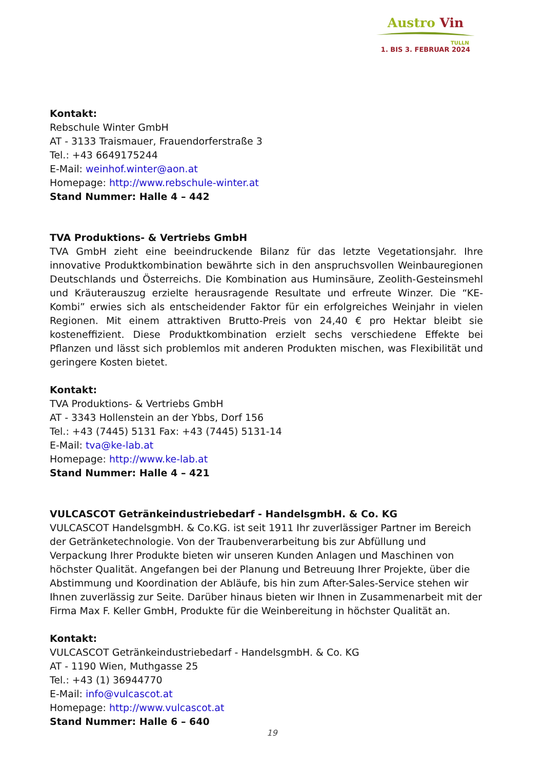Austro Vin
TULLN
1. BIS 3. FEBRUAR 2024
Kontakt:
Rebschule Winter GmbH
AT - 3133 Traismauer, Frauendorferstraße 3
Tel.: +43 6649175244
E-Mail: weinhof.winter@aon.at
Homepage: http://www.rebschule-winter.at
Stand Nummer: Halle 4 – 442
TVA Produktions- & Vertriebs GmbH
TVA GmbH zieht eine beeindruckende Bilanz für das letzte Vegetationsjahr. Ihre innovative Produktkombination bewährte sich in den anspruchsvollen Weinbauregionen Deutschlands und Österreichs. Die Kombination aus Huminsäure, Zeolith-Gesteinsmehl und Kräuterauszug erzielte herausragende Resultate und erfreute Winzer. Die “KE-Kombi” erwies sich als entscheidender Faktor für ein erfolgreiches Weinjahr in vielen Regionen. Mit einem attraktiven Brutto-Preis von 24,40 € pro Hektar bleibt sie kosteneffizient. Diese Produktkombination erzielt sechs verschiedene Effekte bei Pflanzen und lässt sich problemlos mit anderen Produkten mischen, was Flexibilität und geringere Kosten bietet.
Kontakt:
TVA Produktions- & Vertriebs GmbH
AT - 3343 Hollenstein an der Ybbs, Dorf 156
Tel.: +43 (7445) 5131 Fax: +43 (7445) 5131-14
E-Mail: tva@ke-lab.at
Homepage: http://www.ke-lab.at
Stand Nummer: Halle 4 – 421
VULCASCOT Getränkeindustriebedarf - HandelsgmbH. & Co. KG
VULCASCOT HandelsgmbH. & Co.KG. ist seit 1911 Ihr zuverlässiger Partner im Bereich der Getränketechnologie. Von der Traubenverarbeitung bis zur Abfüllung und Verpackung Ihrer Produkte bieten wir unseren Kunden Anlagen und Maschinen von höchster Qualität. Angefangen bei der Planung und Betreuung Ihrer Projekte, über die Abstimmung und Koordination der Abläufe, bis hin zum After-Sales-Service stehen wir Ihnen zuverlässig zur Seite. Darüber hinaus bieten wir Ihnen in Zusammenarbeit mit der Firma Max F. Keller GmbH, Produkte für die Weinbereitung in höchster Qualität an.
Kontakt:
VULCASCOT Getränkeindustriebedarf - HandelsgmbH. & Co. KG
AT - 1190 Wien, Muthgasse 25
Tel.: +43 (1) 36944770
E-Mail: info@vulcascot.at
Homepage: http://www.vulcascot.at
Stand Nummer: Halle 6 – 640
19